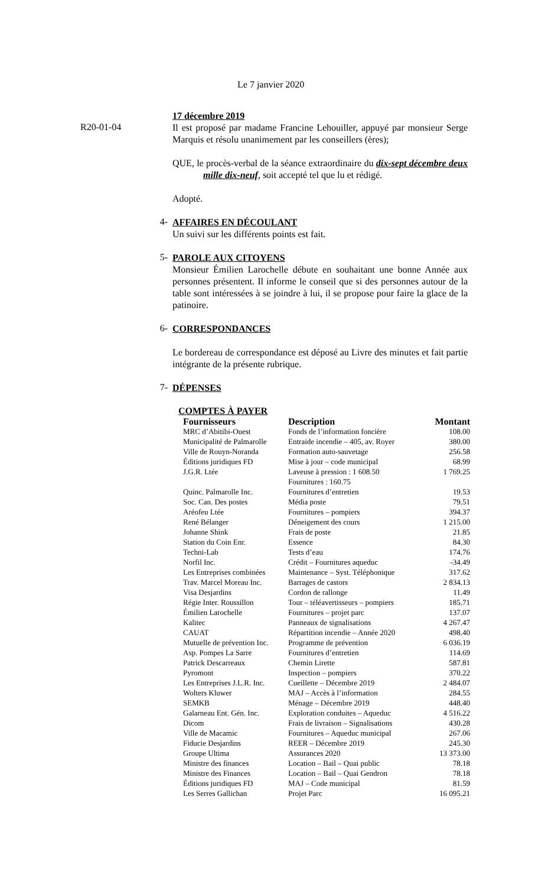Le 7 janvier 2020
17 décembre 2019
R20-01-04
Il est proposé par madame Francine Lehouiller, appuyé par monsieur Serge Marquis et résolu unanimement par les conseillers (ères);
QUE, le procès-verbal de la séance extraordinaire du dix-sept décembre deux mille dix-neuf, soit accepté tel que lu et rédigé.
Adopté.
4-
AFFAIRES EN DÉCOULANT
Un suivi sur les différents points est fait.
5-
PAROLE AUX CITOYENS
Monsieur Émilien Larochelle débute en souhaitant une bonne Année aux personnes présentent. Il informe le conseil que si des personnes autour de la table sont intéressées à se joindre à lui, il se propose pour faire la glace de la patinoire.
6-
CORRESPONDANCES
Le bordereau de correspondance est déposé au Livre des minutes et fait partie intégrante de la présente rubrique.
7-
DÉPENSES
COMPTES À PAYER
| Fournisseurs | Description | Montant |
| --- | --- | --- |
| MRC d’Abitibi-Ouest | Fonds de l’information foncière | 108.00 |
| Municipalité de Palmarolle | Entraide incendie – 405, av. Royer | 380.00 |
| Ville de Rouyn-Noranda | Formation auto-sauvetage | 256.58 |
| Éditions juridiques FD | Mise à jour – code municipal | 68.99 |
| J.G.R. Ltée | Laveuse à pression : 1 608.50 Fournitures : 160.75 | 1 769.25 |
| Quinc. Palmarolle Inc. | Fournitures d’entretien | 19.53 |
| Soc. Can. Des postes | Média poste | 79.51 |
| Aréofeu Ltée | Fournitures – pompiers | 394.37 |
| René Bélanger | Déneigement des cours | 1 215.00 |
| Johanne Shink | Frais de poste | 21.85 |
| Station du Coin Enr. | Essence | 84.30 |
| Techni-Lab | Tests d’eau | 174.76 |
| Norfil Inc. | Crédit – Fournitures aqueduc | -34.49 |
| Les Entreprises combinées | Maintenance – Syst. Téléphonique | 317.62 |
| Trav. Marcel Moreau Inc. | Barrages de castors | 2 834.13 |
| Visa Desjardins | Cordon de rallonge | 11.49 |
| Régie Inter. Roussillon | Tour – téléavertisseurs – pompiers | 185.71 |
| Émilien Larochelle | Fournitures – projet parc | 137.07 |
| Kalitec | Panneaux de signalisations | 4 267.47 |
| CAUAT | Répartition incendie – Année 2020 | 498.40 |
| Mutuelle de prévention Inc. | Programme de prévention | 6 036.19 |
| Asp. Pompes La Sarre | Fournitures d’entretien | 114.69 |
| Patrick Descarreaux | Chemin Lirette | 587.81 |
| Pyromont | Inspection – pompiers | 370.22 |
| Les Entreprises J.L.R. Inc. | Cueillette – Décembre 2019 | 2 484.07 |
| Wolters Kluwer | MAJ – Accès à l’information | 284.55 |
| SEMKB | Ménage – Décembre 2019 | 448.40 |
| Galarneau Ent. Gén. Inc. | Exploration conduites – Aqueduc | 4 516.22 |
| Dicom | Frais de livraison – Signalisations | 430.28 |
| Ville de Macamic | Fournitures – Aqueduc municipal | 267.06 |
| Fiducie Desjardins | REER – Décembre 2019 | 245.30 |
| Groupe Ultima | Assurances 2020 | 13 373.00 |
| Ministre des finances | Location – Bail – Quai public | 78.18 |
| Ministre des Finances | Location – Bail – Quai Gendron | 78.18 |
| Éditions juridiques FD | MAJ – Code municipal | 81.59 |
| Les Serres Gallichan | Projet Parc | 16 095.21 |